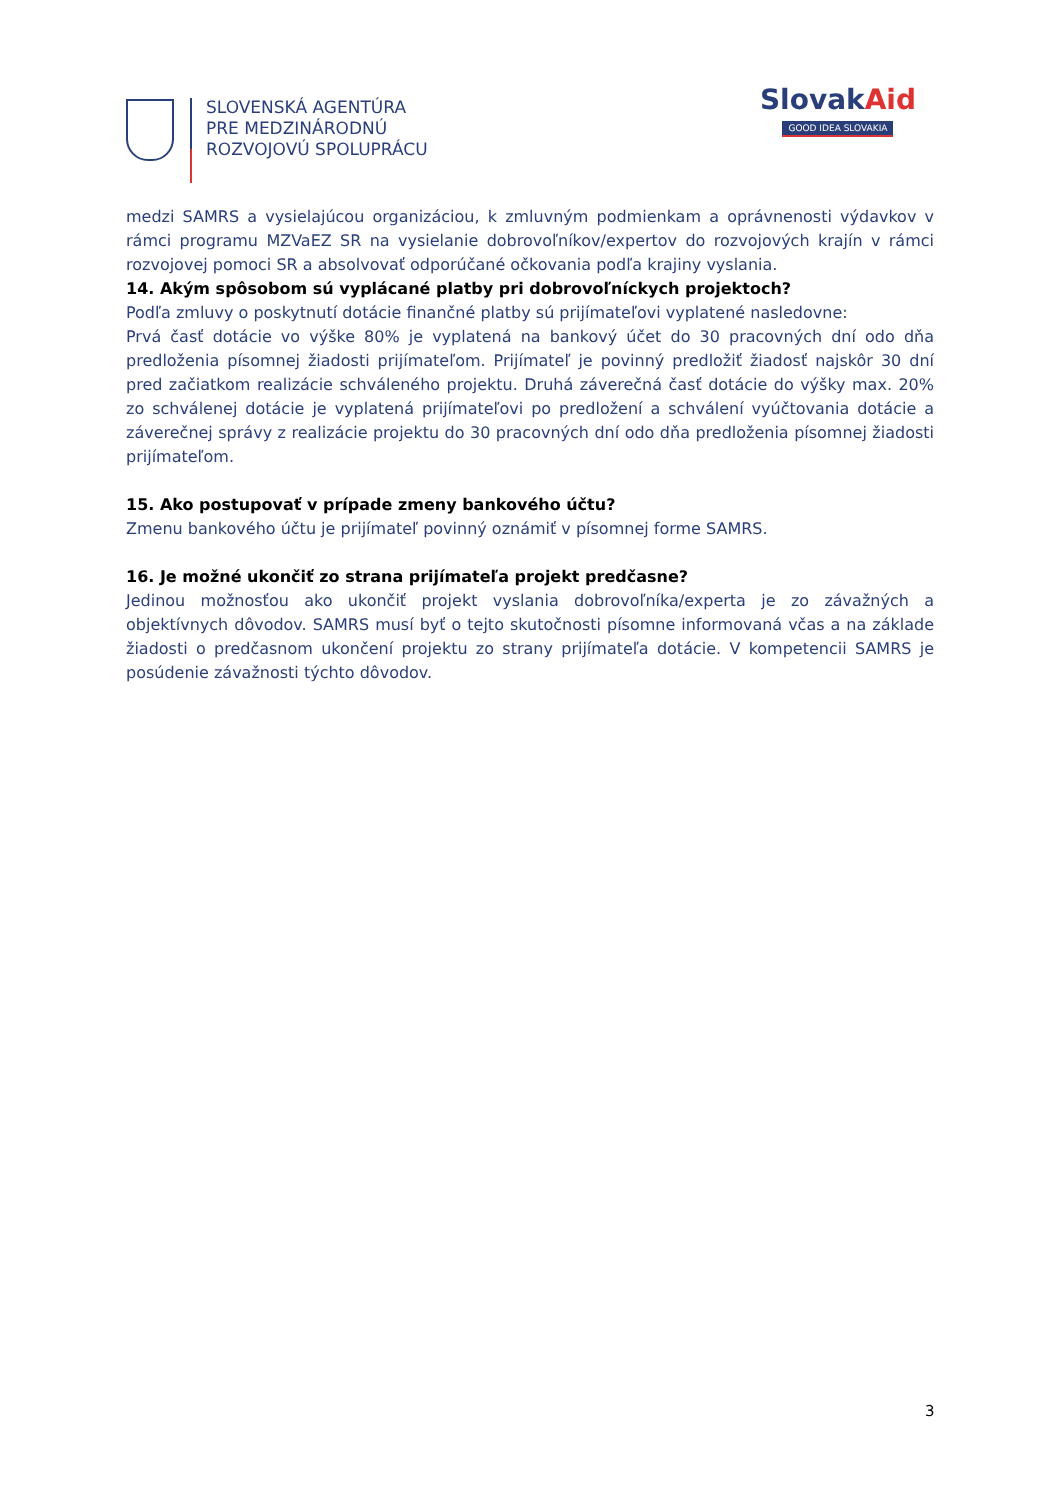SLOVENSKÁ AGENTÚRA
PRE MEDZINÁRODNÚ
ROZVOJOVÚ SPOLUPRÁCU
SlovakAid
GOOD IDEA SLOVAKIA
medzi SAMRS a vysielajúcou organizáciou, k zmluvným podmienkam a oprávnenosti výdavkov v rámci programu MZVaEZ SR na vysielanie dobrovoľníkov/expertov do rozvojových krajín v rámci rozvojovej pomoci SR a absolvovať odporúčané očkovania podľa krajiny vyslania.
14. Akým spôsobom sú vyplácané platby pri dobrovoľníckych projektoch?
Podľa zmluvy o poskytnutí dotácie finančné platby sú prijímateľovi vyplatené nasledovne:
Prvá časť dotácie vo výške 80% je vyplatená na bankový účet do 30 pracovných dní odo dňa predloženia písomnej žiadosti prijímateľom. Prijímateľ je povinný predložiť žiadosť najskôr 30 dní pred začiatkom realizácie schváleného projektu. Druhá záverečná časť dotácie do výšky max. 20% zo schválenej dotácie je vyplatená prijímateľovi po predložení a schválení vyúčtovania dotácie a záverečnej správy z realizácie projektu do 30 pracovných dní odo dňa predloženia písomnej žiadosti prijímateľom.
15. Ako postupovať v prípade zmeny bankového účtu?
Zmenu bankového účtu je prijímateľ povinný oznámiť v písomnej forme SAMRS.
16. Je možné ukončiť zo strana prijímateľa projekt predčasne?
Jedinou možnosťou ako ukončiť projekt vyslania dobrovoľníka/experta je zo závažných a objektívnych dôvodov. SAMRS musí byť o tejto skutočnosti písomne informovaná včas a na základe žiadosti o predčasnom ukončení projektu zo strany prijímateľa dotácie. V kompetencii SAMRS je posúdenie závažnosti týchto dôvodov.
3